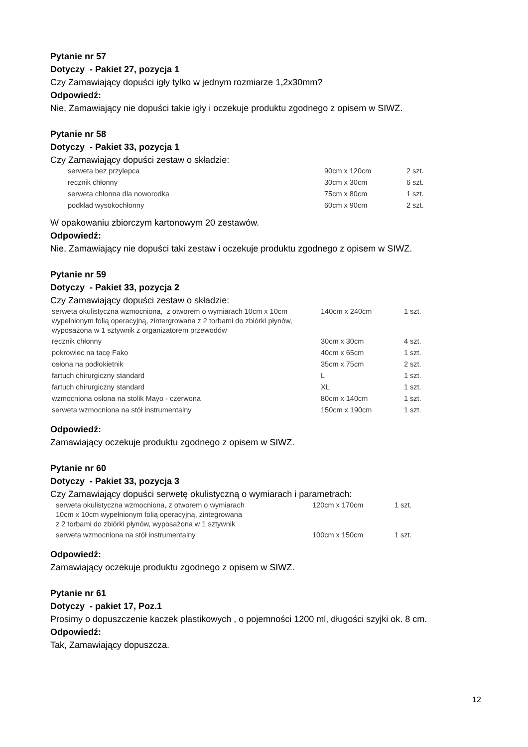Pytanie nr 57
Dotyczy - Pakiet 27, pozycja 1
Czy Zamawiający dopuści igły tylko w jednym rozmiarze 1,2x30mm?
Odpowiedź:
Nie, Zamawiający nie dopuści takie igły i oczekuje produktu zgodnego z opisem w SIWZ.
Pytanie nr 58
Dotyczy - Pakiet 33, pozycja 1
Czy Zamawiający dopuści zestaw o składzie:
| serweta bez przylepca | 90cm x 120cm | 2 szt. |
| ręcznik chłonny | 30cm x 30cm | 6 szt. |
| serweta chłonna dla noworodka | 75cm x 80cm | 1 szt. |
| podkład wysokochłonny | 60cm x 90cm | 2 szt. |
W opakowaniu zbiorczym kartonowym 20 zestawów.
Odpowiedź:
Nie, Zamawiający nie dopuści taki zestaw i oczekuje produktu zgodnego z opisem w SIWZ.
Pytanie nr 59
Dotyczy - Pakiet 33, pozycja 2
Czy Zamawiający dopuści zestaw o składzie:
| serweta okulistyczna wzmocniona, z otworem o wymiarach 10cm x 10cm wypełnionym folią operacyjną, zintergrowana z 2 torbami do zbiórki płynów, wyposażona w 1 sztywnik z organizatorem przewodów | 140cm x 240cm | 1 szt. |
| ręcznik chłonny | 30cm x 30cm | 4 szt. |
| pokrowiec na tacę Fako | 40cm x 65cm | 1 szt. |
| osłona na podłokietnik | 35cm x 75cm | 2 szt. |
| fartuch chirurgiczny standard | L | 1 szt. |
| fartuch chirurgiczny standard | XL | 1 szt. |
| wzmocniona osłona na stolik Mayo - czerwona | 80cm x 140cm | 1 szt. |
| serweta wzmocniona na stół instrumentalny | 150cm x 190cm | 1 szt. |
Odpowiedź:
Zamawiający oczekuje produktu zgodnego z opisem w SIWZ.
Pytanie nr 60
Dotyczy - Pakiet 33, pozycja 3
Czy Zamawiający dopuści serwetę okulistyczną o wymiarach i parametrach:
| serweta okulistyczna wzmocniona, z otworem o wymiarach 10cm x 10cm wypełnionym folią operacyjną, zintegrowana z 2 torbami do zbiórki płynów, wyposażona w 1 sztywnik | 120cm x 170cm | 1 szt. |
| serweta wzmocniona na stół instrumentalny | 100cm x 150cm | 1 szt. |
Odpowiedź:
Zamawiający oczekuje produktu zgodnego z opisem w SIWZ.
Pytanie nr 61
Dotyczy - pakiet 17, Poz.1
Prosimy o dopuszczenie kaczek plastikowych , o pojemności 1200 ml, długości szyjki ok. 8 cm.
Odpowiedź:
Tak, Zamawiający dopuszcza.
12